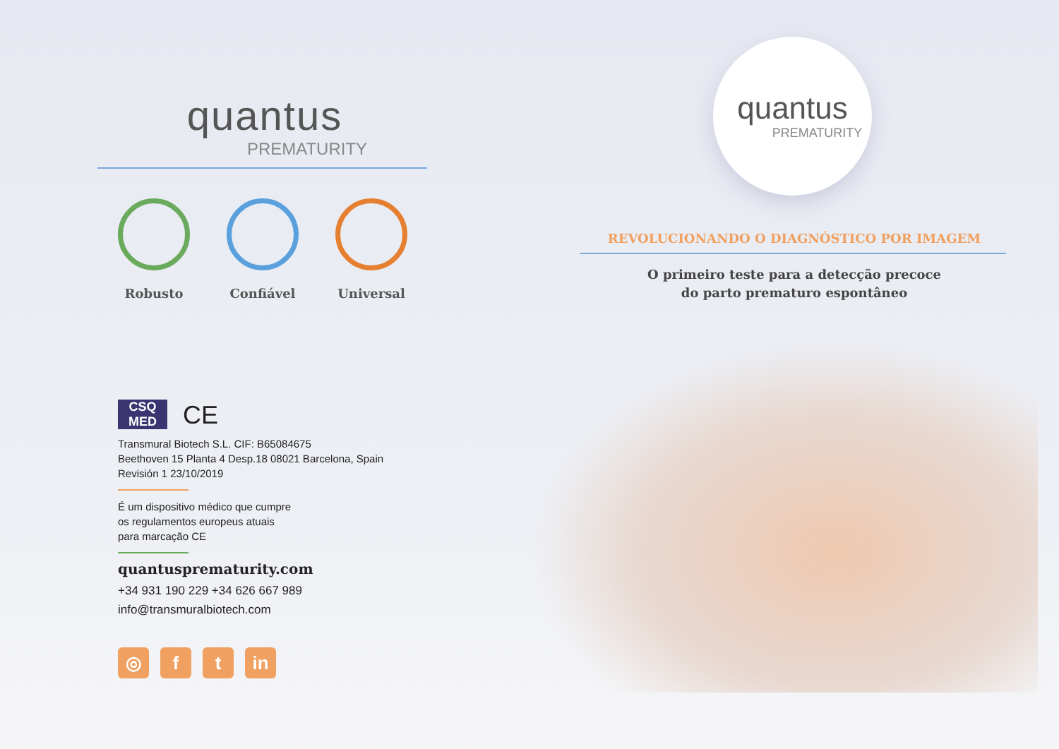quantus
PREMATURITY
Robusto Confiável Universal
CSQ
MED
CE
Transmural Biotech S.L. CIF: B65084675
Beethoven 15 Planta 4 Desp.18 08021 Barcelona, Spain
Revisión 1 23/10/2019
É um dispositivo médico que cumpre
os regulamentos europeus atuais
para marcação CE
quantusprematurity.com
+34 931 190 229 +34 626 667 989
info@transmuralbiotech.com
◎ f t in
quantus
PREMATURITY
REVOLUCIONANDO O DIAGNÓSTICO POR IMAGEM
O primeiro teste para a detecção precoce
do parto prematuro espontâneo